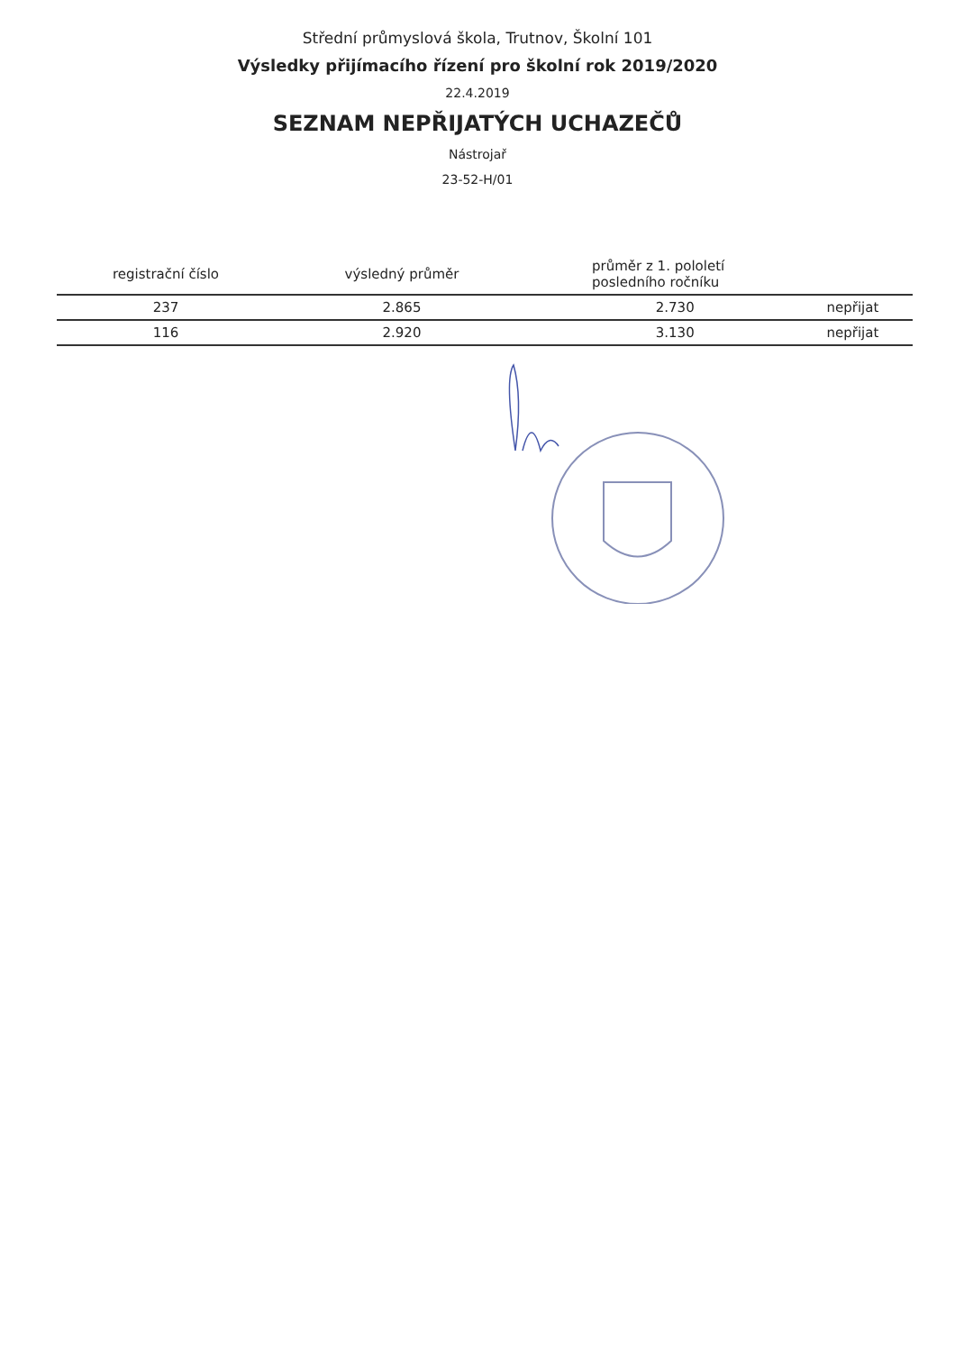Střední průmyslová škola, Trutnov, Školní 101
Výsledky přijímacího řízení pro školní rok 2019/2020
22.4.2019
SEZNAM NEPŘIJATÝCH UCHAZEČŮ
Nástrojař
23-52-H/01
| registrační číslo | výsledný průměr | průměr z 1. pololetí posledního ročníku | |
| --- | --- | --- | --- |
| 237 | 2.865 | 2.730 | nepřijat |
| 116 | 2.920 | 3.130 | nepřijat |